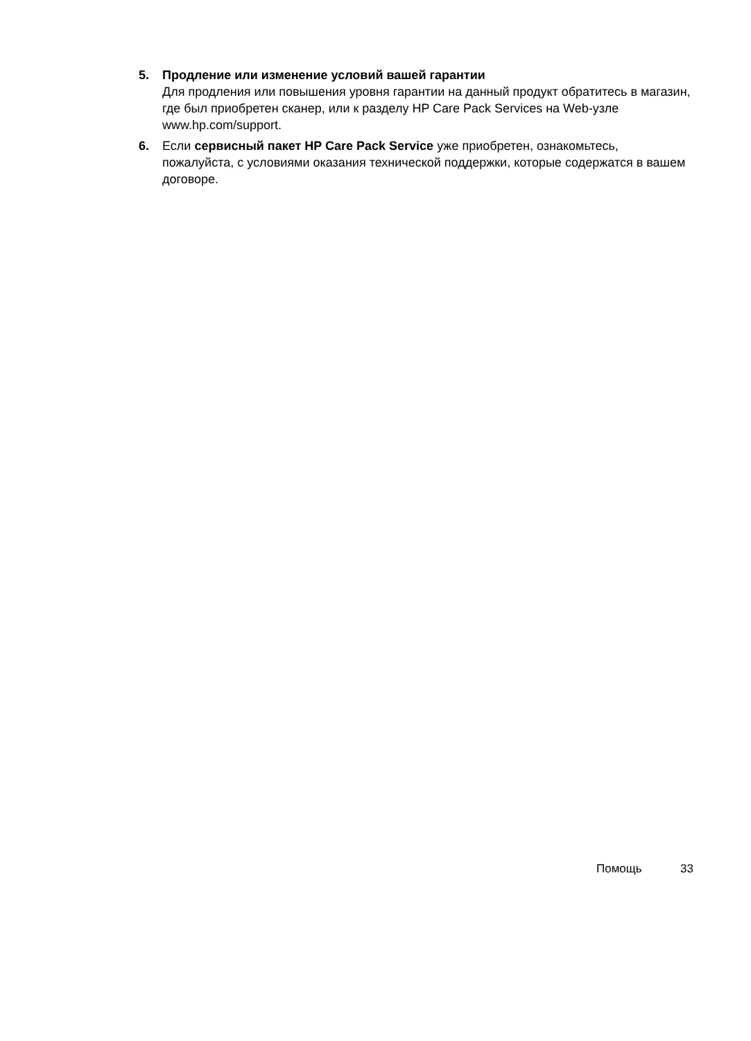5. Продление или изменение условий вашей гарантии
Для продления или повышения уровня гарантии на данный продукт обратитесь в магазин, где был приобретен сканер, или к разделу HP Care Pack Services на Web-узле www.hp.com/support.
6. Если сервисный пакет HP Care Pack Service уже приобретен, ознакомьтесь, пожалуйста, с условиями оказания технической поддержки, которые содержатся в вашем договоре.
Помощь 33